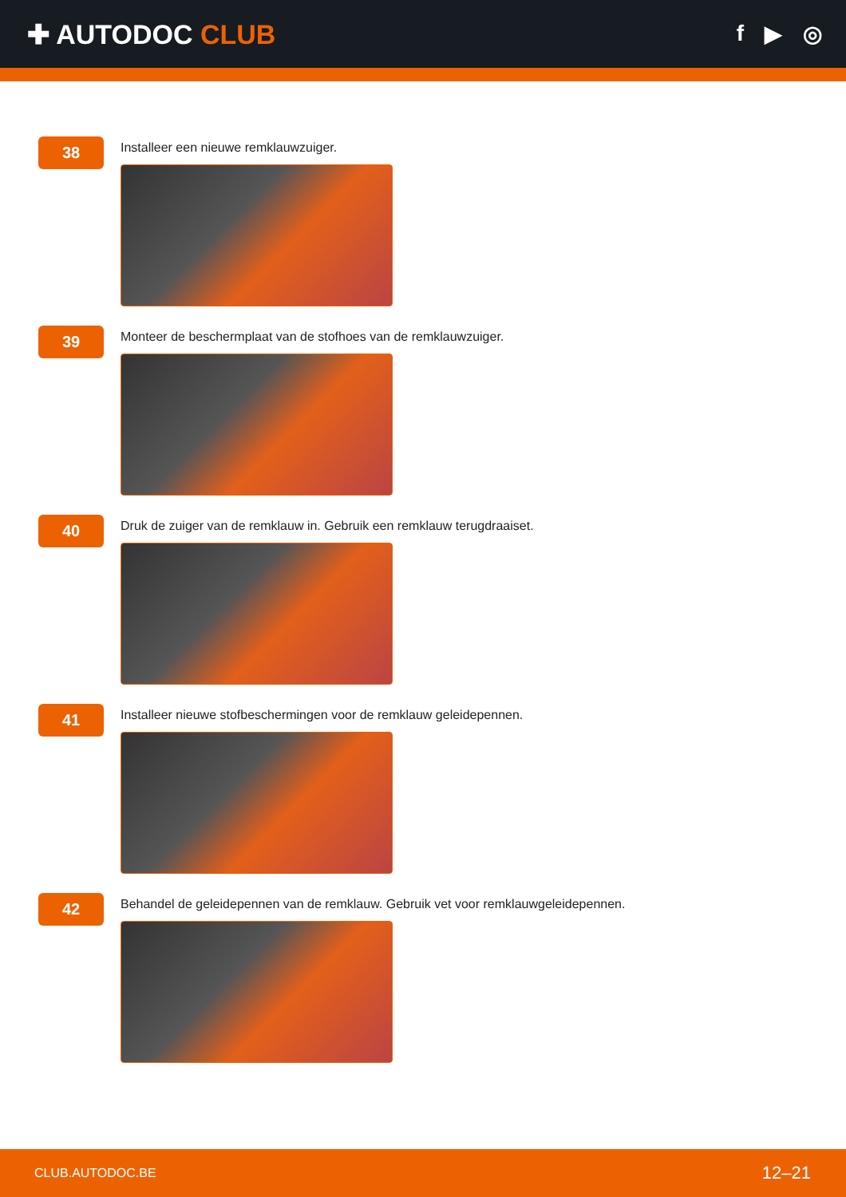✚ AUTODOC CLUB
f ▶ ◎
38
Installeer een nieuwe remklauwzuiger.
39
Monteer de beschermplaat van de stofhoes van de remklauwzuiger.
40
Druk de zuiger van de remklauw in. Gebruik een remklauw terugdraaiset.
41
Installeer nieuwe stofbeschermingen voor de remklauw geleidepennen.
42
Behandel de geleidepennen van de remklauw. Gebruik vet voor remklauwgeleidepennen.
CLUB.AUTODOC.BE 12–21